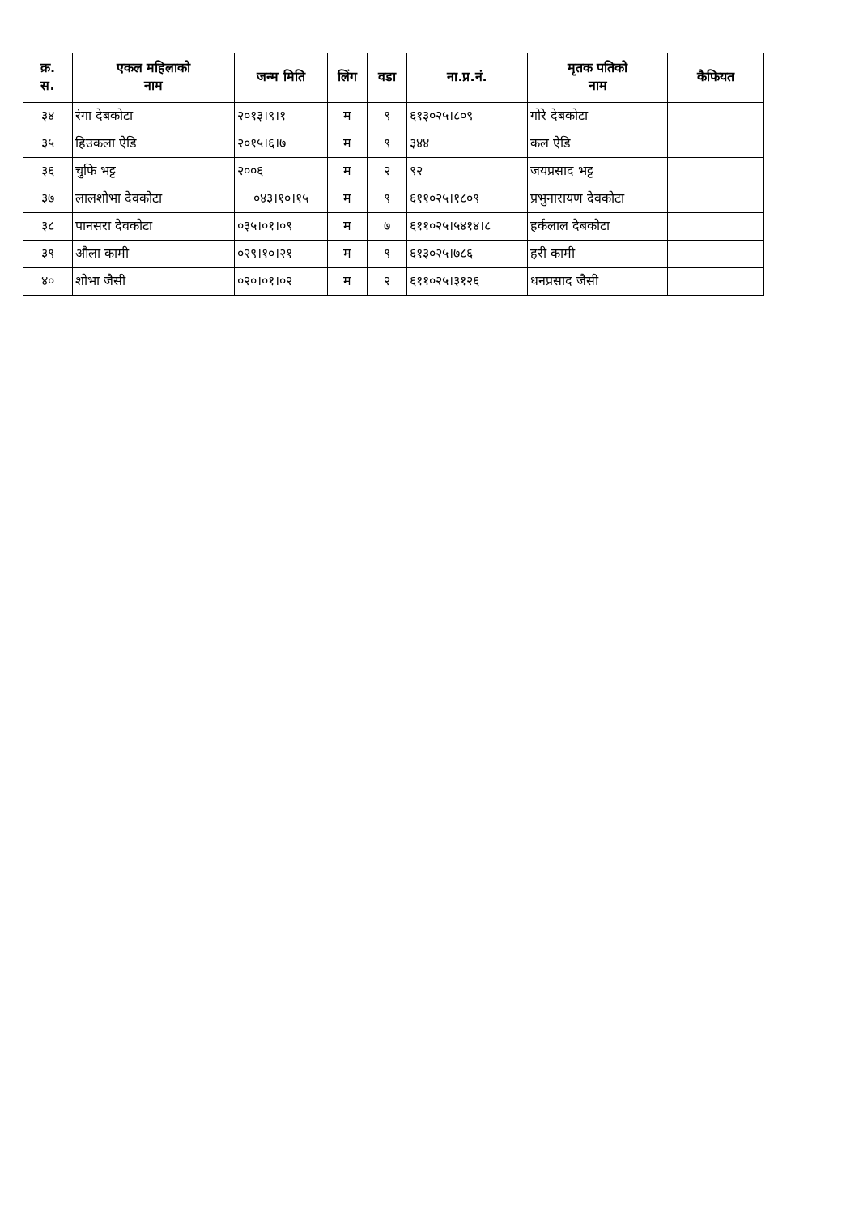| क्र. स. | एकल महिलाको नाम | जन्म मिति | लिंग | वडा | ना.प्र.नं. | मृतक पतिको नाम | कैफियत |
| --- | --- | --- | --- | --- | --- | --- | --- |
| ३४ | रंगा देबकोटा | २०१३।९।१ | म | ९ | ६१३०२५।८०९ | गोरे देबकोटा | |
| ३५ | हिउकला ऐडि | २०१५।६।७ | म | ९ | ३४४ | कल ऐडि | |
| ३६ | चुफि भट्ट | २००६ | म | २ | ९२ | जयप्रसाद भट्ट | |
| ३७ | लालशोभा देवकोटा | ०४३।१०।१५ | म | ९ | ६११०२५।१८०९ | प्रभुनारायण देवकोटा | |
| ३८ | पानसरा देवकोटा | ०३५।०१।०९ | म | ७ | ६११०२५।५४१४।८ | हर्कलाल देबकोटा | |
| ३९ | औला कामी | ०२९।१०।२१ | म | ९ | ६१३०२५।७८६ | हरी कामी | |
| ४० | शोभा जैसी | ०२०।०१।०२ | म | २ | ६११०२५।३१२६ | धनप्रसाद जैसी | |